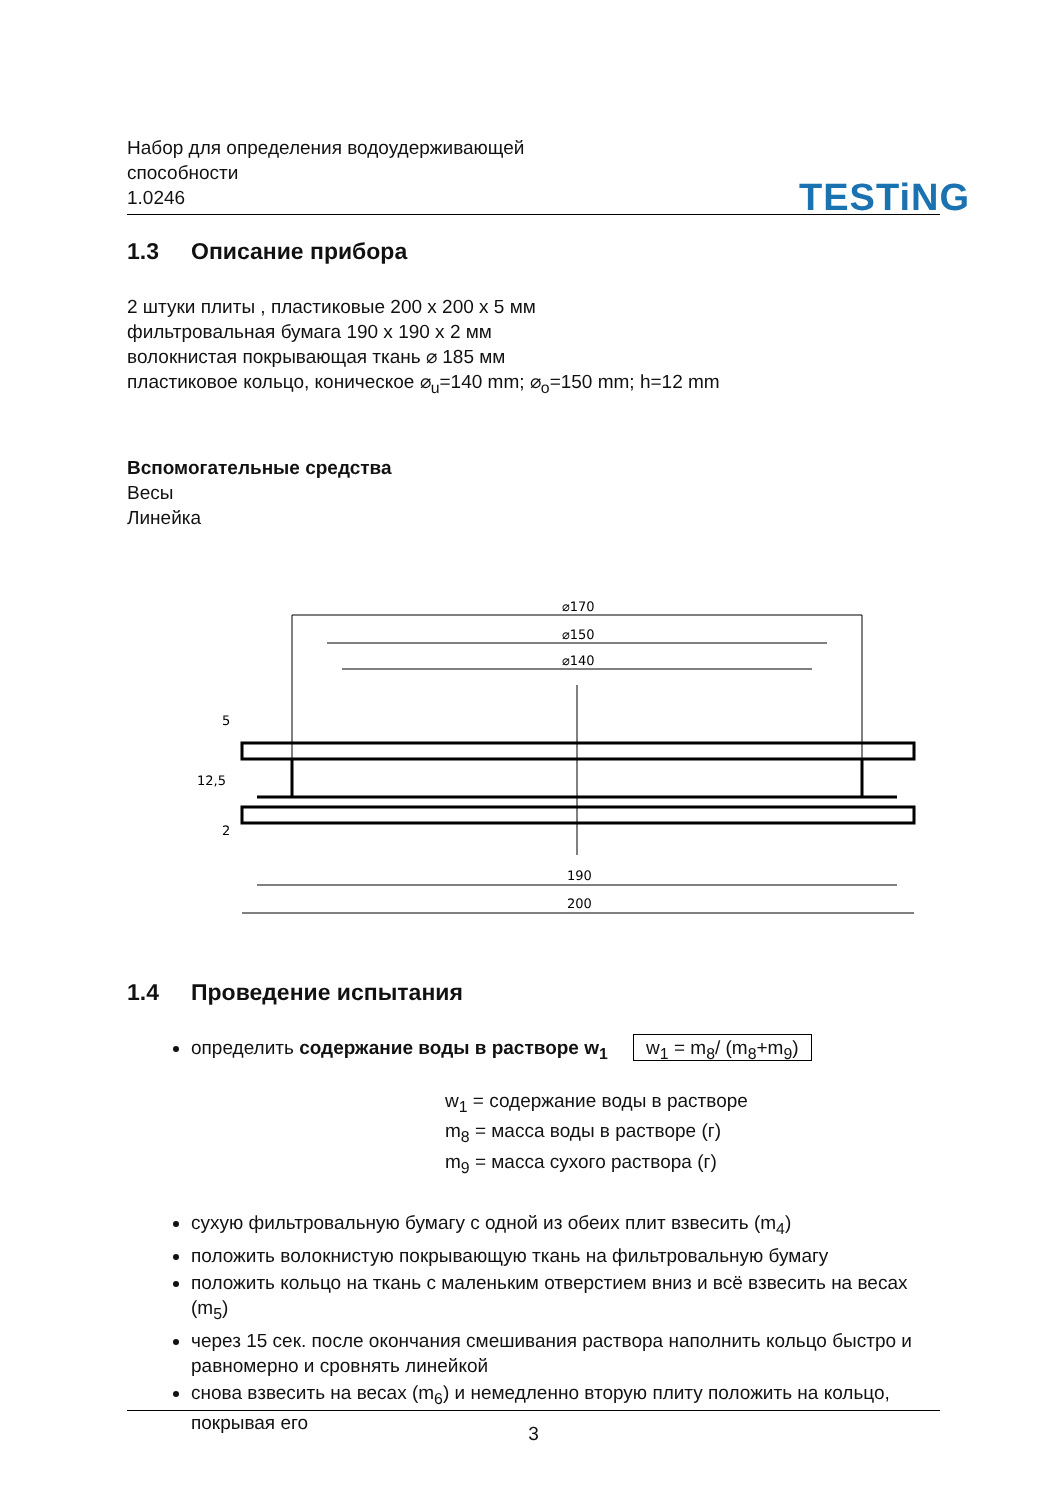Набор для определения водоудерживающей
способности
1.0246
TESTiNG
1.3 Описание прибора
2 штуки плиты , пластиковые 200 x 200 x 5 мм
фильтровальная бумага 190 x 190 x 2 мм
волокнистая покрывающая ткань ⌀ 185 мм
пластиковое кольцо, коническое ⌀<sub>u</sub>=140 mm; ⌀<sub>o</sub>=150 mm; h=12 mm
Вспомогательные средства
Весы
Линейка
⌀170
⌀150
⌀140
190
200
5
12,5
2
1.4 Проведение испытания
определить содержание воды в растворе w<sub>1</sub> w<sub>1</sub> = m<sub>8</sub>/ (m<sub>8</sub>+m<sub>9</sub>)
w<sub>1</sub> = содержание воды в растворе
m<sub>8</sub> = масса воды в растворе (г)
m<sub>9</sub> = масса сухого раствора (г)
сухую фильтровальную бумагу с одной из обеих плит взвесить (m<sub>4</sub>)
положить волокнистую покрывающую ткань на фильтровальную бумагу
положить кольцо на ткань с маленьким отверстием вниз и всё взвесить на весах (m<sub>5</sub>)
через 15 сек. после окончания смешивания раствора наполнить кольцо быстро и равномерно и сровнять линейкой
снова взвесить на весах (m<sub>6</sub>) и немедленно вторую плиту положить на кольцо, покрывая его
3